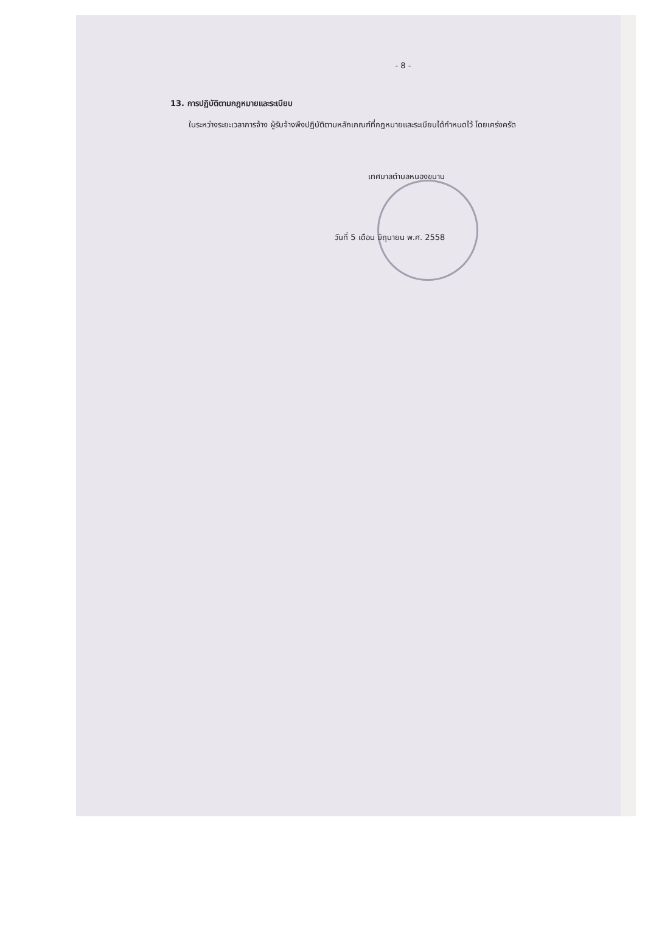- 8 -
13. การปฏิบัติตามกฎหมายและระเบียบ
ในระหว่างระยะเวลาการจ้าง ผู้รับจ้างพึงปฏิบัติตามหลักเกณฑ์ที่กฎหมายและระเบียบได้กำหนดไว้ โดยเคร่งครัด
เทศบาลตำบลหนองขนาน
วันที่ 5 เดือน มิถุนายน พ.ศ. 2558